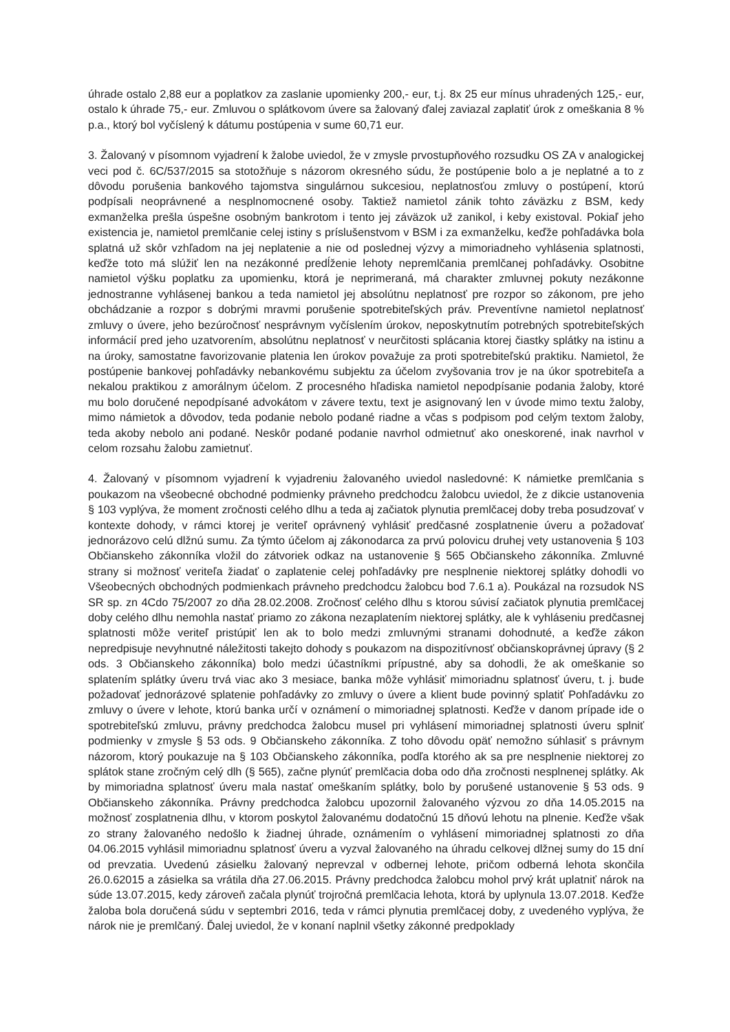úhrade ostalo 2,88 eur a poplatkov za zaslanie upomienky 200,- eur, t.j. 8x 25 eur mínus uhradených 125,- eur, ostalo k úhrade 75,- eur. Zmluvou o splátkovom úvere sa žalovaný ďalej zaviazal zaplatiť úrok z omeškania 8 % p.a., ktorý bol vyčíslený k dátumu postúpenia v sume 60,71 eur.
3. Žalovaný v písomnom vyjadrení k žalobe uviedol, že v zmysle prvostupňového rozsudku OS ZA v analogickej veci pod č. 6C/537/2015 sa stotožňuje s názorom okresného súdu, že postúpenie bolo a je neplatné a to z dôvodu porušenia bankového tajomstva singulárnou sukcesiou, neplatnosťou zmluvy o postúpení, ktorú podpísali neoprávnené a nesplnomocnené osoby. Taktiež namietol zánik tohto záväzku z BSM, kedy exmanželka prešla úspešne osobným bankrotom i tento jej záväzok už zanikol, i keby existoval. Pokiaľ jeho existencia je, namietol premlčanie celej istiny s príslušenstvom v BSM i za exmanželku, keďže pohľadávka bola splatná už skôr vzhľadom na jej neplatenie a nie od poslednej výzvy a mimoriadneho vyhlásenia splatnosti, keďže toto má slúžiť len na nezákonné predĺženie lehoty nepremlčania premlčanej pohľadávky. Osobitne namietol výšku poplatku za upomienku, ktorá je neprimeraná, má charakter zmluvnej pokuty nezákonne jednostranne vyhlásenej bankou a teda namietol jej absolútnu neplatnosť pre rozpor so zákonom, pre jeho obchádzanie a rozpor s dobrými mravmi porušenie spotrebiteľských práv. Preventívne namietol neplatnosť zmluvy o úvere, jeho bezúročnosť nesprávnym vyčíslením úrokov, neposkytnutím potrebných spotrebiteľských informácií pred jeho uzatvorením, absolútnu neplatnosť v neurčitosti splácania ktorej čiastky splátky na istinu a na úroky, samostatne favorizovanie platenia len úrokov považuje za proti spotrebiteľskú praktiku. Namietol, že postúpenie bankovej pohľadávky nebankovému subjektu za účelom zvyšovania trov je na úkor spotrebiteľa a nekalou praktikou z amorálnym účelom. Z procesného hľadiska namietol nepodpísanie podania žaloby, ktoré mu bolo doručené nepodpísané advokátom v závere textu, text je asignovaný len v úvode mimo textu žaloby, mimo námietok a dôvodov, teda podanie nebolo podané riadne a včas s podpisom pod celým textom žaloby, teda akoby nebolo ani podané. Neskôr podané podanie navrhol odmietnuť ako oneskorené, inak navrhol v celom rozsahu žalobu zamietnuť.
4. Žalovaný v písomnom vyjadrení k vyjadreniu žalovaného uviedol nasledovné: K námietke premlčania s poukazom na všeobecné obchodné podmienky právneho predchodcu žalobcu uviedol, že z dikcie ustanovenia § 103 vyplýva, že moment zročnosti celého dlhu a teda aj začiatok plynutia premlčacej doby treba posudzovať v kontexte dohody, v rámci ktorej je veriteľ oprávnený vyhlásiť predčasné zosplatnenie úveru a požadovať jednorázovo celú dlžnú sumu. Za týmto účelom aj zákonodarca za prvú polovicu druhej vety ustanovenia § 103 Občianskeho zákonníka vložil do zátvoriek odkaz na ustanovenie § 565 Občianskeho zákonníka. Zmluvné strany si možnosť veriteľa žiadať o zaplatenie celej pohľadávky pre nesplnenie niektorej splátky dohodli vo Všeobecných obchodných podmienkach právneho predchodcu žalobcu bod 7.6.1 a). Poukázal na rozsudok NS SR sp. zn 4Cdo 75/2007 zo dňa 28.02.2008. Zročnosť celého dlhu s ktorou súvisí začiatok plynutia premlčacej doby celého dlhu nemohla nastať priamo zo zákona nezaplatením niektorej splátky, ale k vyhláseniu predčasnej splatnosti môže veriteľ pristúpiť len ak to bolo medzi zmluvnými stranami dohodnuté, a keďže zákon nepredpisuje nevyhnutné náležitosti takejto dohody s poukazom na dispozitívnosť občianskoprávnej úpravy (§ 2 ods. 3 Občianskeho zákonníka) bolo medzi účastníkmi prípustné, aby sa dohodli, že ak omeškanie so splatením splátky úveru trvá viac ako 3 mesiace, banka môže vyhlásiť mimoriadnu splatnosť úveru, t. j. bude požadovať jednorázové splatenie pohľadávky zo zmluvy o úvere a klient bude povinný splatiť Pohľadávku zo zmluvy o úvere v lehote, ktorú banka určí v oznámení o mimoriadnej splatnosti. Keďže v danom prípade ide o spotrebiteľskú zmluvu, právny predchodca žalobcu musel pri vyhlásení mimoriadnej splatnosti úveru splniť podmienky v zmysle § 53 ods. 9 Občianskeho zákonníka. Z toho dôvodu opäť nemožno súhlasiť s právnym názorom, ktorý poukazuje na § 103 Občianskeho zákonníka, podľa ktorého ak sa pre nesplnenie niektorej zo splátok stane zročným celý dlh (§ 565), začne plynúť premlčacia doba odo dňa zročnosti nesplnenej splátky. Ak by mimoriadna splatnosť úveru mala nastať omeškaním splátky, bolo by porušené ustanovenie § 53 ods. 9 Občianskeho zákonníka. Právny predchodca žalobcu upozornil žalovaného výzvou zo dňa 14.05.2015 na možnosť zosplatnenia dlhu, v ktorom poskytol žalovanému dodatočnú 15 dňovú lehotu na plnenie. Keďže však zo strany žalovaného nedošlo k žiadnej úhrade, oznámením o vyhlásení mimoriadnej splatnosti zo dňa 04.06.2015 vyhlásil mimoriadnu splatnosť úveru a vyzval žalovaného na úhradu celkovej dlžnej sumy do 15 dní od prevzatia. Uvedenú zásielku žalovaný neprevzal v odbernej lehote, pričom odberná lehota skončila 26.0.62015 a zásielka sa vrátila dňa 27.06.2015. Právny predchodca žalobcu mohol prvý krát uplatniť nárok na súde 13.07.2015, kedy zároveň začala plynúť trojročná premlčacia lehota, ktorá by uplynula 13.07.2018. Keďže žaloba bola doručená súdu v septembri 2016, teda v rámci plynutia premlčacej doby, z uvedeného vyplýva, že nárok nie je premlčaný. Ďalej uviedol, že v konaní naplnil všetky zákonné predpoklady